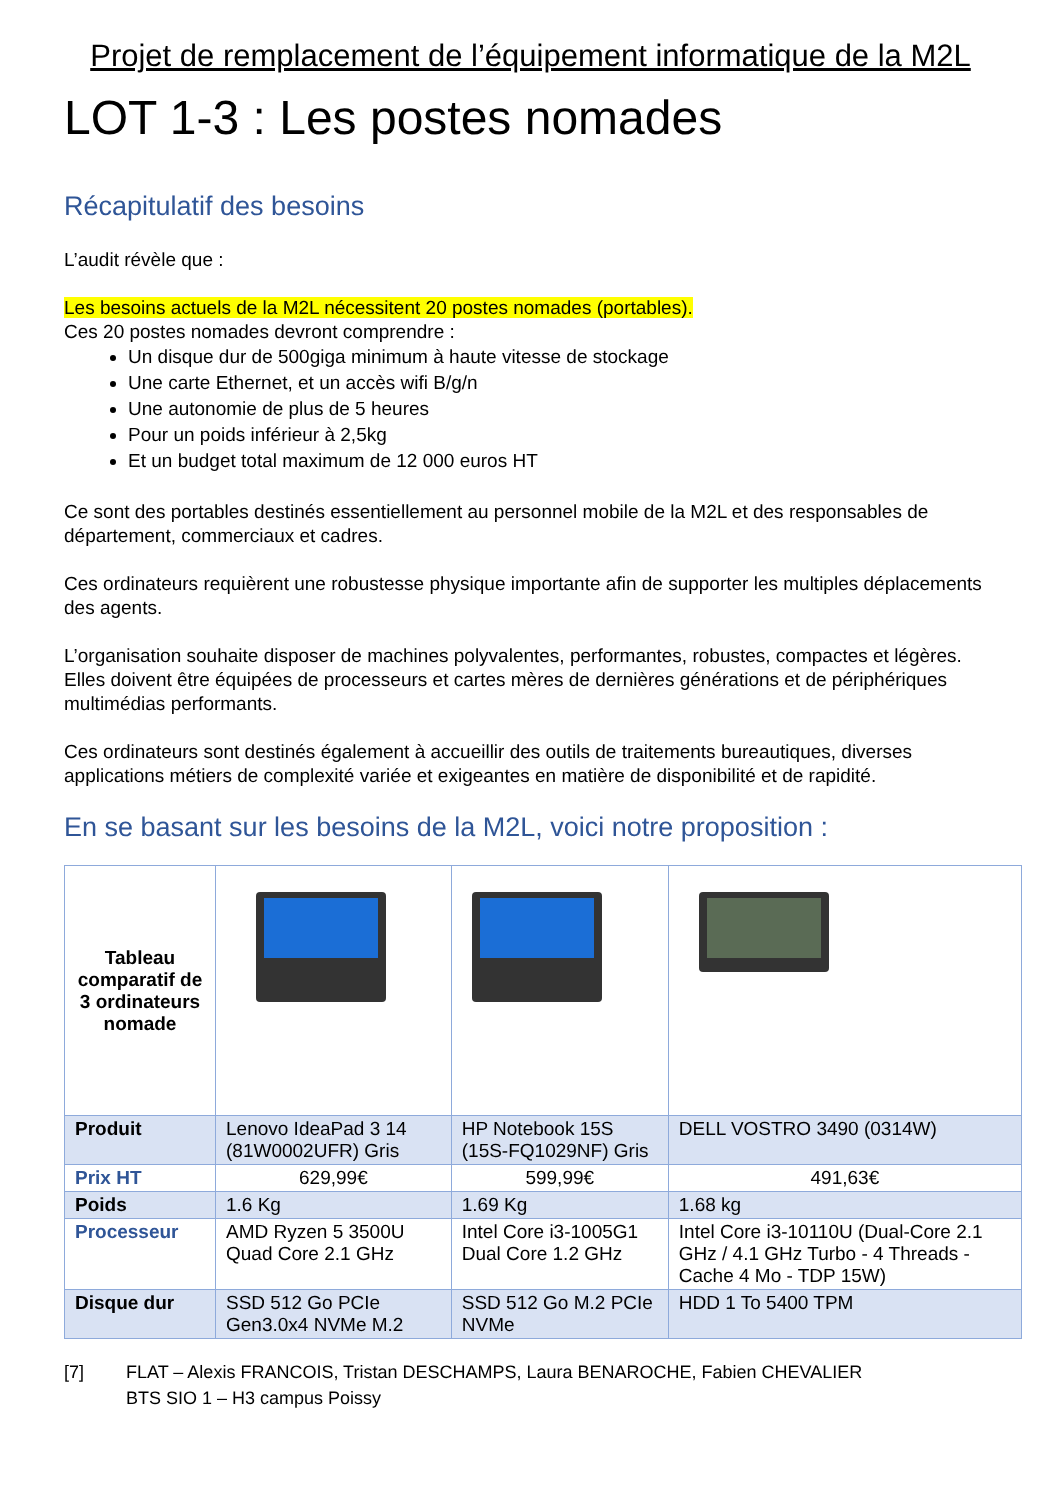Projet de remplacement de l’équipement informatique de la M2L
LOT 1-3 : Les postes nomades
Récapitulatif des besoins
L’audit révèle que :
Les besoins actuels de la M2L nécessitent 20 postes nomades (portables).
Ces 20 postes nomades devront comprendre :
Un disque dur de 500giga minimum à haute vitesse de stockage
Une carte Ethernet, et un accès wifi B/g/n
Une autonomie de plus de 5 heures
Pour un poids inférieur à 2,5kg
Et un budget total maximum de 12 000 euros HT
Ce sont des portables destinés essentiellement au personnel mobile de la M2L et des responsables de département, commerciaux et cadres.
Ces ordinateurs requièrent une robustesse physique importante afin de supporter les multiples déplacements des agents.
L’organisation souhaite disposer de machines polyvalentes, performantes, robustes, compactes et légères. Elles doivent être équipées de processeurs et cartes mères de dernières générations et de périphériques multimédias performants.
Ces ordinateurs sont destinés également à accueillir des outils de traitements bureautiques, diverses applications métiers de complexité variée et exigeantes en matière de disponibilité et de rapidité.
En se basant sur les besoins de la M2L, voici notre proposition :
| Tableau comparatif de 3 ordinateurs nomade | | | |
| Produit | Lenovo IdeaPad 3 14 (81W0002UFR) Gris | HP Notebook 15S (15S-FQ1029NF) Gris | DELL VOSTRO 3490 (0314W) |
| Prix HT | 629,99€ | 599,99€ | 491,63€ |
| Poids | 1.6 Kg | 1.69 Kg | 1.68 kg |
| Processeur | AMD Ryzen 5 3500U Quad Core 2.1 GHz | Intel Core i3-1005G1 Dual Core 1.2 GHz | Intel Core i3-10110U (Dual-Core 2.1 GHz / 4.1 GHz Turbo - 4 Threads - Cache 4 Mo - TDP 15W) |
| Disque dur | SSD 512 Go PCIe Gen3.0x4 NVMe M.2 | SSD 512 Go M.2 PCIe NVMe | HDD 1 To 5400 TPM |
[7] FLAT – Alexis FRANCOIS, Tristan DESCHAMPS, Laura BENAROCHE, Fabien CHEVALIER
BTS SIO 1 – H3 campus Poissy